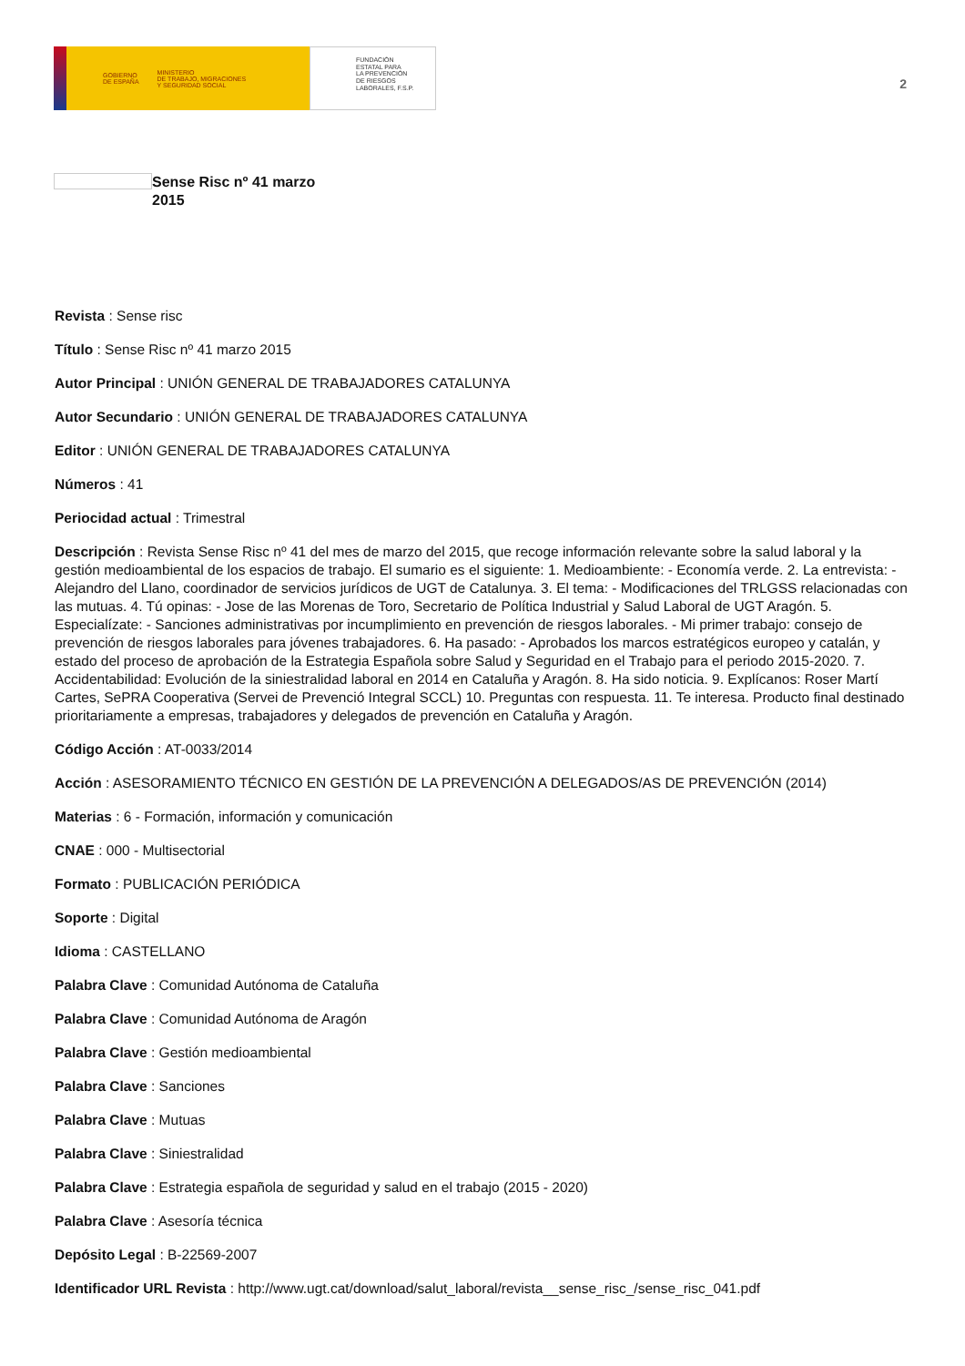GOBIERNO
DE ESPAÑA MINISTERIO
DE TRABAJO, MIGRACIONES
Y SEGURIDAD SOCIAL
FUNDACIÓN
ESTATAL PARA
LA PREVENCIÓN
DE RIESGOS
LABORALES, F.S.P.
2
Sense Risc nº 41 marzo 2015
Revista : Sense risc
Título : Sense Risc nº 41 marzo 2015
Autor Principal : UNIÓN GENERAL DE TRABAJADORES CATALUNYA
Autor Secundario : UNIÓN GENERAL DE TRABAJADORES CATALUNYA
Editor : UNIÓN GENERAL DE TRABAJADORES CATALUNYA
Números : 41
Periocidad actual : Trimestral
Descripción : Revista Sense Risc nº 41 del mes de marzo del 2015, que recoge información relevante sobre la salud laboral y la gestión medioambiental de los espacios de trabajo. El sumario es el siguiente: 1. Medioambiente: - Economía verde. 2. La entrevista: - Alejandro del Llano, coordinador de servicios jurídicos de UGT de Catalunya. 3. El tema: - Modificaciones del TRLGSS relacionadas con las mutuas. 4. Tú opinas: - Jose de las Morenas de Toro, Secretario de Política Industrial y Salud Laboral de UGT Aragón. 5. Especialízate: - Sanciones administrativas por incumplimiento en prevención de riesgos laborales. - Mi primer trabajo: consejo de prevención de riesgos laborales para jóvenes trabajadores. 6. Ha pasado: - Aprobados los marcos estratégicos europeo y catalán, y estado del proceso de aprobación de la Estrategia Española sobre Salud y Seguridad en el Trabajo para el periodo 2015-2020. 7. Accidentabilidad: Evolución de la siniestralidad laboral en 2014 en Cataluña y Aragón. 8. Ha sido noticia. 9. Explícanos: Roser Martí Cartes, SePRA Cooperativa (Servei de Prevenció Integral SCCL) 10. Preguntas con respuesta. 11. Te interesa. Producto final destinado prioritariamente a empresas, trabajadores y delegados de prevención en Cataluña y Aragón.
Código Acción : AT-0033/2014
Acción : ASESORAMIENTO TÉCNICO EN GESTIÓN DE LA PREVENCIÓN A DELEGADOS/AS DE PREVENCIÓN (2014)
Materias : 6 - Formación, información y comunicación
CNAE : 000 - Multisectorial
Formato : PUBLICACIÓN PERIÓDICA
Soporte : Digital
Idioma : CASTELLANO
Palabra Clave : Comunidad Autónoma de Cataluña
Palabra Clave : Comunidad Autónoma de Aragón
Palabra Clave : Gestión medioambiental
Palabra Clave : Sanciones
Palabra Clave : Mutuas
Palabra Clave : Siniestralidad
Palabra Clave : Estrategia española de seguridad y salud en el trabajo (2015 - 2020)
Palabra Clave : Asesoría técnica
Depósito Legal : B-22569-2007
Identificador URL Revista : http://www.ugt.cat/download/salut_laboral/revista__sense_risc_/sense_risc_041.pdf